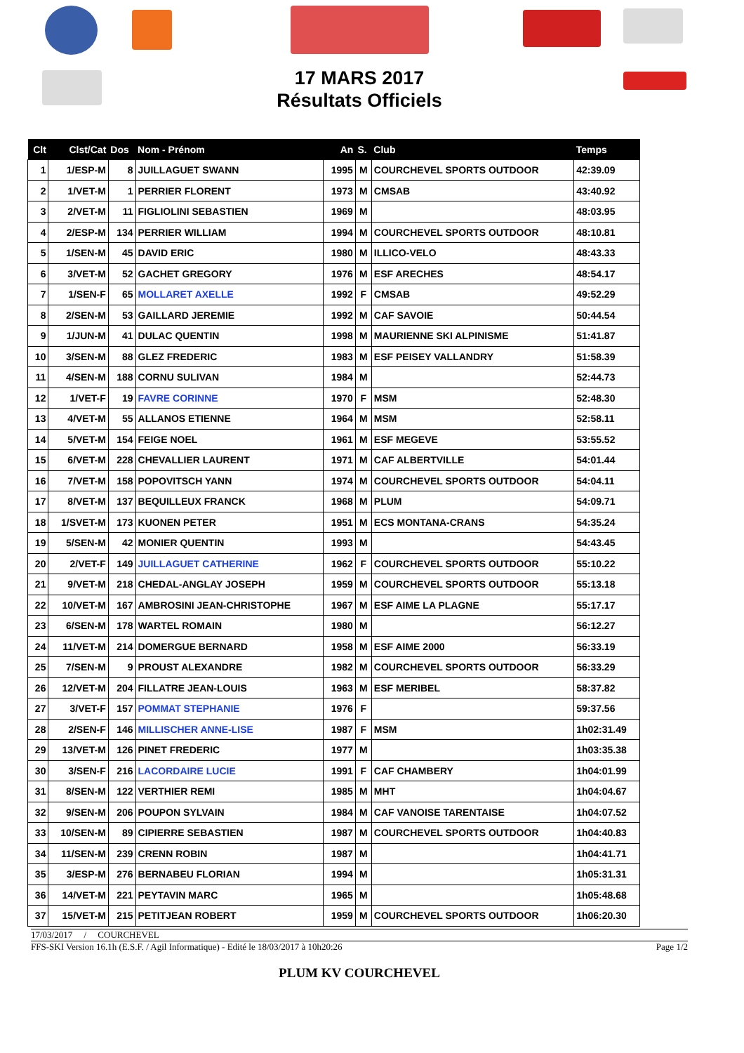17 MARS 2017
Résultats Officiels
| Clt | Clst/Cat | Dos | Nom - Prénom | An | S. | Club | Temps |
| --- | --- | --- | --- | --- | --- | --- | --- |
| 1 | 1/ESP-M | 8 | JUILLAGUET SWANN | 1995 | M | COURCHEVEL SPORTS OUTDOOR | 42:39.09 |
| 2 | 1/VET-M | 1 | PERRIER FLORENT | 1973 | M | CMSAB | 43:40.92 |
| 3 | 2/VET-M | 11 | FIGLIOLINI SEBASTIEN | 1969 | M | | 48:03.95 |
| 4 | 2/ESP-M | 134 | PERRIER WILLIAM | 1994 | M | COURCHEVEL SPORTS OUTDOOR | 48:10.81 |
| 5 | 1/SEN-M | 45 | DAVID ERIC | 1980 | M | ILLICO-VELO | 48:43.33 |
| 6 | 3/VET-M | 52 | GACHET GREGORY | 1976 | M | ESF ARECHES | 48:54.17 |
| 7 | 1/SEN-F | 65 | MOLLARET AXELLE | 1992 | F | CMSAB | 49:52.29 |
| 8 | 2/SEN-M | 53 | GAILLARD JEREMIE | 1992 | M | CAF SAVOIE | 50:44.54 |
| 9 | 1/JUN-M | 41 | DULAC QUENTIN | 1998 | M | MAURIENNE SKI ALPINISME | 51:41.87 |
| 10 | 3/SEN-M | 88 | GLEZ FREDERIC | 1983 | M | ESF PEISEY VALLANDRY | 51:58.39 |
| 11 | 4/SEN-M | 188 | CORNU SULIVAN | 1984 | M | | 52:44.73 |
| 12 | 1/VET-F | 19 | FAVRE CORINNE | 1970 | F | MSM | 52:48.30 |
| 13 | 4/VET-M | 55 | ALLANOS ETIENNE | 1964 | M | MSM | 52:58.11 |
| 14 | 5/VET-M | 154 | FEIGE NOEL | 1961 | M | ESF MEGEVE | 53:55.52 |
| 15 | 6/VET-M | 228 | CHEVALLIER LAURENT | 1971 | M | CAF ALBERTVILLE | 54:01.44 |
| 16 | 7/VET-M | 158 | POPOVITSCH YANN | 1974 | M | COURCHEVEL SPORTS OUTDOOR | 54:04.11 |
| 17 | 8/VET-M | 137 | BEQUILLEUX FRANCK | 1968 | M | PLUM | 54:09.71 |
| 18 | 1/SVET-M | 173 | KUONEN PETER | 1951 | M | ECS MONTANA-CRANS | 54:35.24 |
| 19 | 5/SEN-M | 42 | MONIER QUENTIN | 1993 | M | | 54:43.45 |
| 20 | 2/VET-F | 149 | JUILLAGUET CATHERINE | 1962 | F | COURCHEVEL SPORTS OUTDOOR | 55:10.22 |
| 21 | 9/VET-M | 218 | CHEDAL-ANGLAY JOSEPH | 1959 | M | COURCHEVEL SPORTS OUTDOOR | 55:13.18 |
| 22 | 10/VET-M | 167 | AMBROSINI JEAN-CHRISTOPHE | 1967 | M | ESF AIME LA PLAGNE | 55:17.17 |
| 23 | 6/SEN-M | 178 | WARTEL ROMAIN | 1980 | M | | 56:12.27 |
| 24 | 11/VET-M | 214 | DOMERGUE BERNARD | 1958 | M | ESF AIME 2000 | 56:33.19 |
| 25 | 7/SEN-M | 9 | PROUST ALEXANDRE | 1982 | M | COURCHEVEL SPORTS OUTDOOR | 56:33.29 |
| 26 | 12/VET-M | 204 | FILLATRE JEAN-LOUIS | 1963 | M | ESF MERIBEL | 58:37.82 |
| 27 | 3/VET-F | 157 | POMMAT STEPHANIE | 1976 | F | | 59:37.56 |
| 28 | 2/SEN-F | 146 | MILLISCHER ANNE-LISE | 1987 | F | MSM | 1h02:31.49 |
| 29 | 13/VET-M | 126 | PINET FREDERIC | 1977 | M | | 1h03:35.38 |
| 30 | 3/SEN-F | 216 | LACORDAIRE LUCIE | 1991 | F | CAF CHAMBERY | 1h04:01.99 |
| 31 | 8/SEN-M | 122 | VERTHIER REMI | 1985 | M | MHT | 1h04:04.67 |
| 32 | 9/SEN-M | 206 | POUPON SYLVAIN | 1984 | M | CAF VANOISE TARENTAISE | 1h04:07.52 |
| 33 | 10/SEN-M | 89 | CIPIERRE SEBASTIEN | 1987 | M | COURCHEVEL SPORTS OUTDOOR | 1h04:40.83 |
| 34 | 11/SEN-M | 239 | CRENN ROBIN | 1987 | M | | 1h04:41.71 |
| 35 | 3/ESP-M | 276 | BERNABEU FLORIAN | 1994 | M | | 1h05:31.31 |
| 36 | 14/VET-M | 221 | PEYTAVIN MARC | 1965 | M | | 1h05:48.68 |
| 37 | 15/VET-M | 215 | PETITJEAN ROBERT | 1959 | M | COURCHEVEL SPORTS OUTDOOR | 1h06:20.30 |
17/03/2017 / COURCHEVEL
FFS-SKI Version 16.1h (E.S.F. / Agil Informatique) - Edité le 18/03/2017 à 10h20:26 Page 1/2
PLUM KV COURCHEVEL